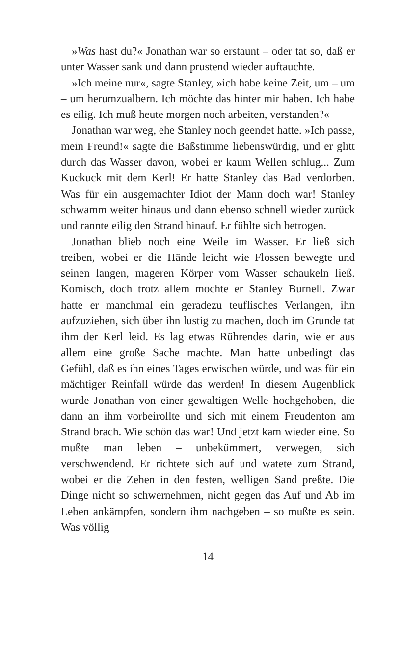»Was hast du?« Jonathan war so erstaunt – oder tat so, daß er unter Wasser sank und dann prustend wieder auftauchte.
»Ich meine nur«, sagte Stanley, »ich habe keine Zeit, um – um – um herumzualbern. Ich möchte das hinter mir haben. Ich habe es eilig. Ich muß heute morgen noch arbeiten, verstanden?«
Jonathan war weg, ehe Stanley noch geendet hatte. »Ich passe, mein Freund!« sagte die Baßstimme liebenswürdig, und er glitt durch das Wasser davon, wobei er kaum Wellen schlug... Zum Kuckuck mit dem Kerl! Er hatte Stanley das Bad verdorben. Was für ein ausgemachter Idiot der Mann doch war! Stanley schwamm weiter hinaus und dann ebenso schnell wieder zurück und rannte eilig den Strand hinauf. Er fühlte sich betrogen.
Jonathan blieb noch eine Weile im Wasser. Er ließ sich treiben, wobei er die Hände leicht wie Flossen bewegte und seinen langen, mageren Körper vom Wasser schaukeln ließ. Komisch, doch trotz allem mochte er Stanley Burnell. Zwar hatte er manchmal ein geradezu teuflisches Verlangen, ihn aufzuziehen, sich über ihn lustig zu machen, doch im Grunde tat ihm der Kerl leid. Es lag etwas Rührendes darin, wie er aus allem eine große Sache machte. Man hatte unbedingt das Gefühl, daß es ihn eines Tages erwischen würde, und was für ein mächtiger Reinfall würde das werden! In diesem Augenblick wurde Jonathan von einer gewaltigen Welle hochgehoben, die dann an ihm vorbeirollte und sich mit einem Freudenton am Strand brach. Wie schön das war! Und jetzt kam wieder eine. So mußte man leben – unbekümmert, verwegen, sich verschwendend. Er richtete sich auf und watete zum Strand, wobei er die Zehen in den festen, welligen Sand preßte. Die Dinge nicht so schwernehmen, nicht gegen das Auf und Ab im Leben ankämpfen, sondern ihm nachgeben – so mußte es sein. Was völlig
14